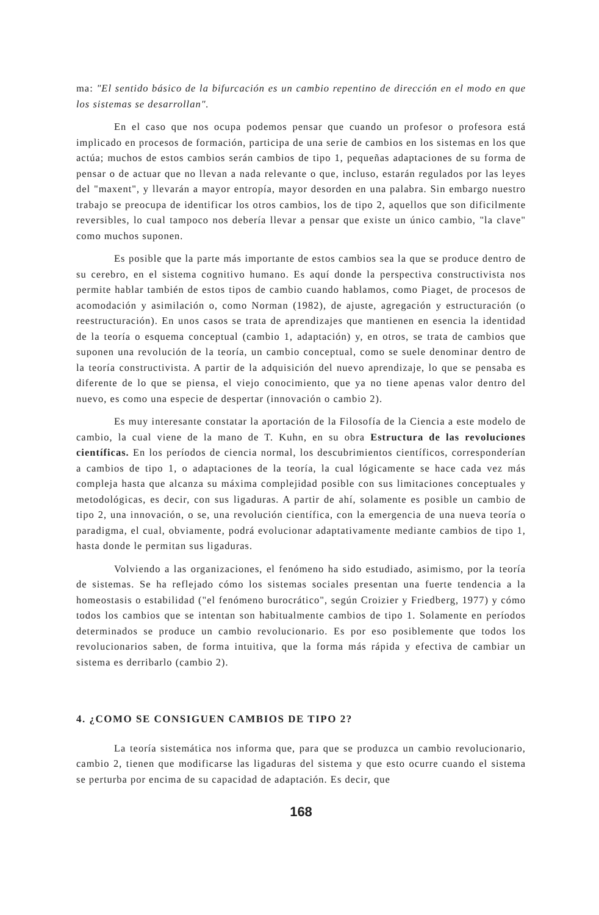ma: "El sentido básico de la bifurcación es un cambio repentino de dirección en el modo en que los sistemas se desarrollan".
En el caso que nos ocupa podemos pensar que cuando un profesor o profesora está implicado en procesos de formación, participa de una serie de cambios en los sistemas en los que actúa; muchos de estos cambios serán cambios de tipo 1, pequeñas adaptaciones de su forma de pensar o de actuar que no llevan a nada relevante o que, incluso, estarán regulados por las leyes del "maxent", y llevarán a mayor entropía, mayor desorden en una palabra. Sin embargo nuestro trabajo se preocupa de identificar los otros cambios, los de tipo 2, aquellos que son dificilmente reversibles, lo cual tampoco nos debería llevar a pensar que existe un único cambio, "la clave" como muchos suponen.
Es posible que la parte más importante de estos cambios sea la que se produce dentro de su cerebro, en el sistema cognitivo humano. Es aquí donde la perspectiva constructivista nos permite hablar también de estos tipos de cambio cuando hablamos, como Piaget, de procesos de acomodación y asimilación o, como Norman (1982), de ajuste, agregación y estructuración (o reestructuración). En unos casos se trata de aprendizajes que mantienen en esencia la identidad de la teoría o esquema conceptual (cambio 1, adaptación) y, en otros, se trata de cambios que suponen una revolución de la teoría, un cambio conceptual, como se suele denominar dentro de la teoría constructivista. A partir de la adquisición del nuevo aprendizaje, lo que se pensaba es diferente de lo que se piensa, el viejo conocimiento, que ya no tiene apenas valor dentro del nuevo, es como una especie de despertar (innovación o cambio 2).
Es muy interesante constatar la aportación de la Filosofía de la Ciencia a este modelo de cambio, la cual viene de la mano de T. Kuhn, en su obra Estructura de las revoluciones científicas. En los períodos de ciencia normal, los descubrimientos científicos, corresponderían a cambios de tipo 1, o adaptaciones de la teoría, la cual lógicamente se hace cada vez más compleja hasta que alcanza su máxima complejidad posible con sus limitaciones conceptuales y metodológicas, es decir, con sus ligaduras. A partir de ahí, solamente es posible un cambio de tipo 2, una innovación, o se, una revolución científica, con la emergencia de una nueva teoría o paradigma, el cual, obviamente, podrá evolucionar adaptativamente mediante cambios de tipo 1, hasta donde le permitan sus ligaduras.
Volviendo a las organizaciones, el fenómeno ha sido estudiado, asimismo, por la teoría de sistemas. Se ha reflejado cómo los sistemas sociales presentan una fuerte tendencia a la homeostasis o estabilidad ("el fenómeno burocrático", según Croizier y Friedberg, 1977) y cómo todos los cambios que se intentan son habitualmente cambios de tipo 1. Solamente en períodos determinados se produce un cambio revolucionario. Es por eso posiblemente que todos los revolucionarios saben, de forma intuitiva, que la forma más rápida y efectiva de cambiar un sistema es derribarlo (cambio 2).
4. ¿COMO SE CONSIGUEN CAMBIOS DE TIPO 2?
La teoría sistemática nos informa que, para que se produzca un cambio revolucionario, cambio 2, tienen que modificarse las ligaduras del sistema y que esto ocurre cuando el sistema se perturba por encima de su capacidad de adaptación. Es decir, que
168